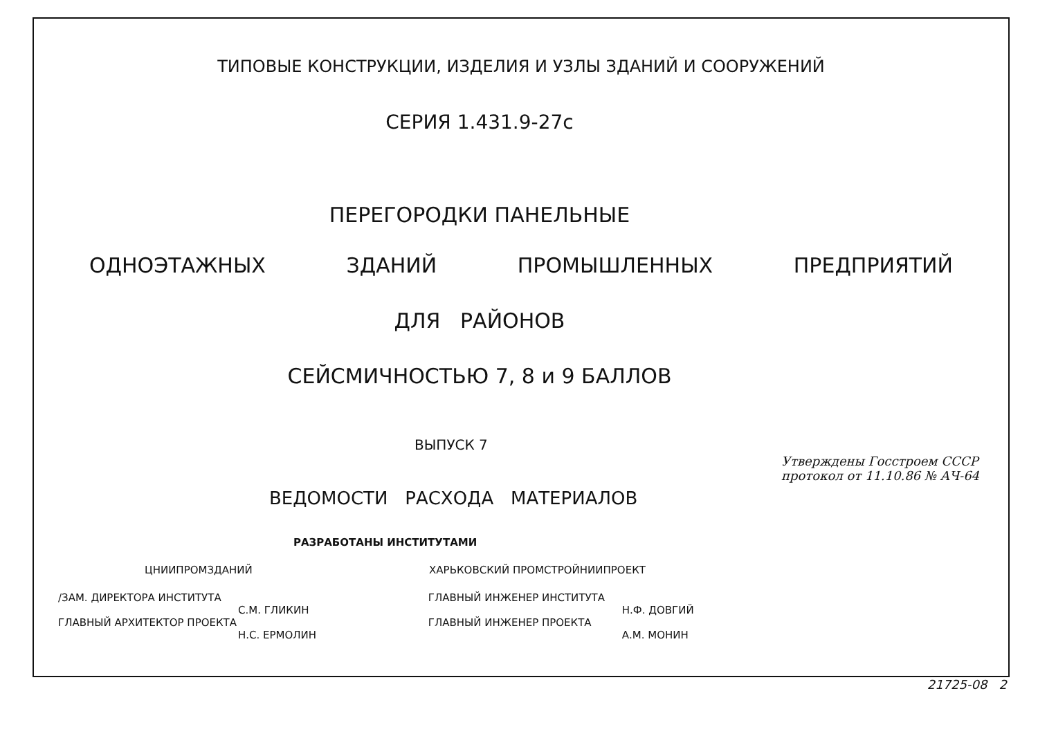ТИПОВЫЕ КОНСТРУКЦИИ, ИЗДЕЛИЯ И УЗЛЫ ЗДАНИЙ И СООРУЖЕНИЙ
СЕРИЯ 1.431.9-27с
ПЕРЕГОРОДКИ ПАНЕЛЬНЫЕ
ОДНОЭТАЖНЫХ ЗДАНИЙ ПРОМЫШЛЕННЫХ ПРЕДПРИЯТИЙ
ДЛЯ РАЙОНОВ
СЕЙСМИЧНОСТЬЮ 7, 8 и 9 БАЛЛОВ
ВЫПУСК 7
ВЕДОМОСТИ РАСХОДА МАТЕРИАЛОВ
РАЗРАБОТАНЫ ИНСТИТУТАМИ
ЦНИИПРОМЗДАНИЙ ХАРЬКОВСКИЙ ПРОМСТРОЙНИИПРОЕКТ
/ЗАМ. ДИРЕКТОРА ИНСТИТУТА
С.М. ГЛИКИН
ГЛАВНЫЙ АРХИТЕКТОР ПРОЕКТА
Н.С. ЕРМОЛИН
ГЛАВНЫЙ ИНЖЕНЕР ИНСТИТУТА
Н.Ф. ДОВГИЙ
ГЛАВНЫЙ ИНЖЕНЕР ПРОЕКТА
А.М. МОНИН
Утверждены Госстроем СССР
протокол от 11.10.86 № АЧ-64
21725-08 2